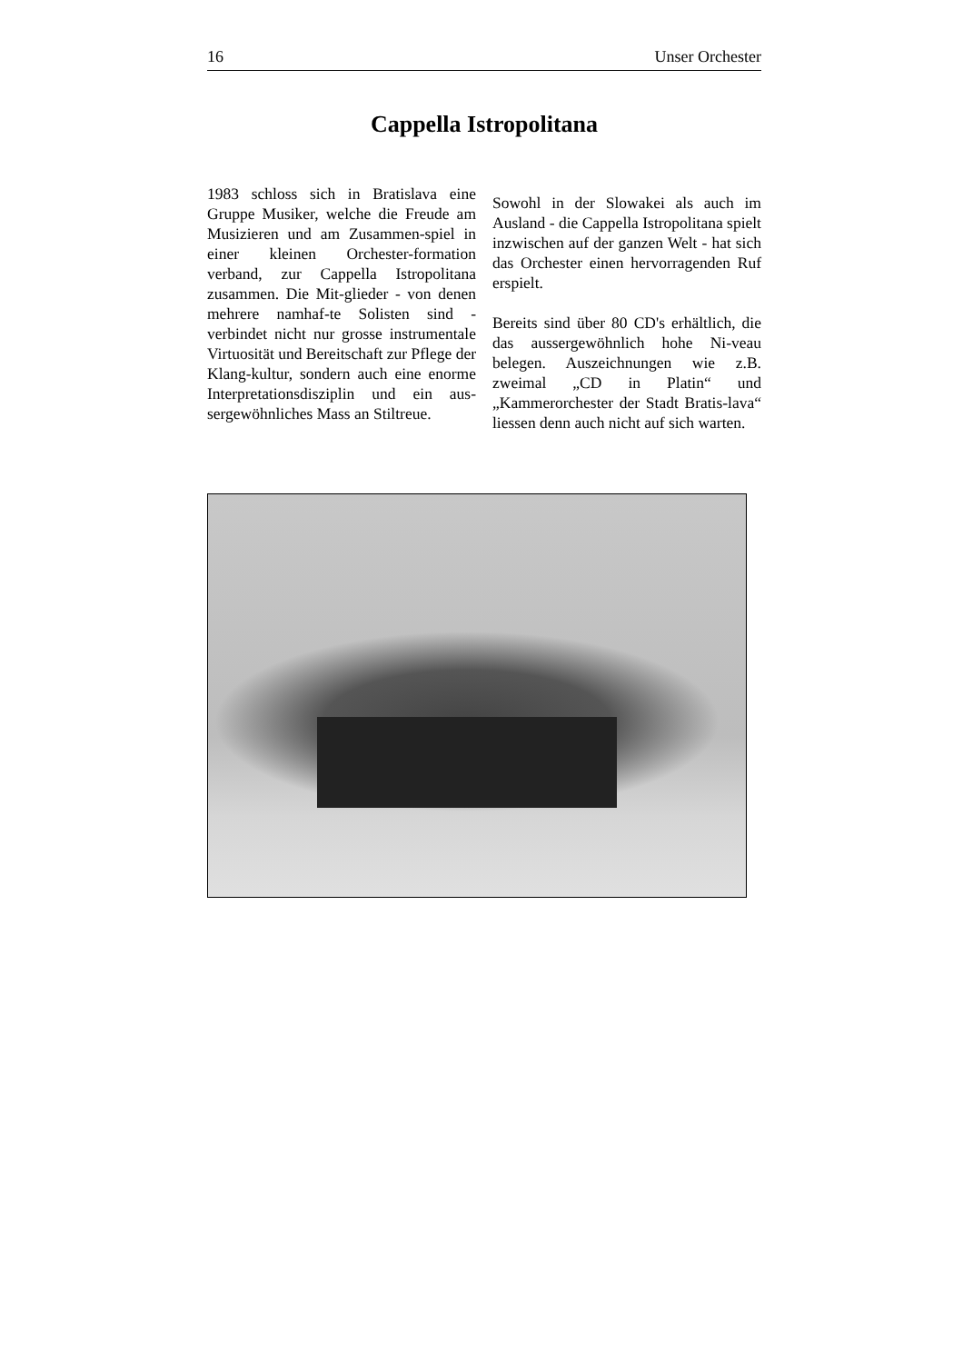16 Unser Orchester
Cappella Istropolitana
1983 schloss sich in Bratislava eine Gruppe Musiker, welche die Freude am Musizieren und am Zusammen-spiel in einer kleinen Orchester-formation verband, zur Cappella Istropolitana zusammen. Die Mit-glieder - von denen mehrere namhaf-te Solisten sind - verbindet nicht nur grosse instrumentale Virtuosität und Bereitschaft zur Pflege der Klang-kultur, sondern auch eine enorme Interpretationsdisziplin und ein aus-sergewöhnliches Mass an Stiltreue.
Sowohl in der Slowakei als auch im Ausland - die Cappella Istropolitana spielt inzwischen auf der ganzen Welt - hat sich das Orchester einen hervorragenden Ruf erspielt.
Bereits sind über 80 CD's erhältlich, die das aussergewöhnlich hohe Ni-veau belegen. Auszeichnungen wie z.B. zweimal „CD in Platin“ und „Kammerorchester der Stadt Bratis-lava“ liessen denn auch nicht auf sich warten.